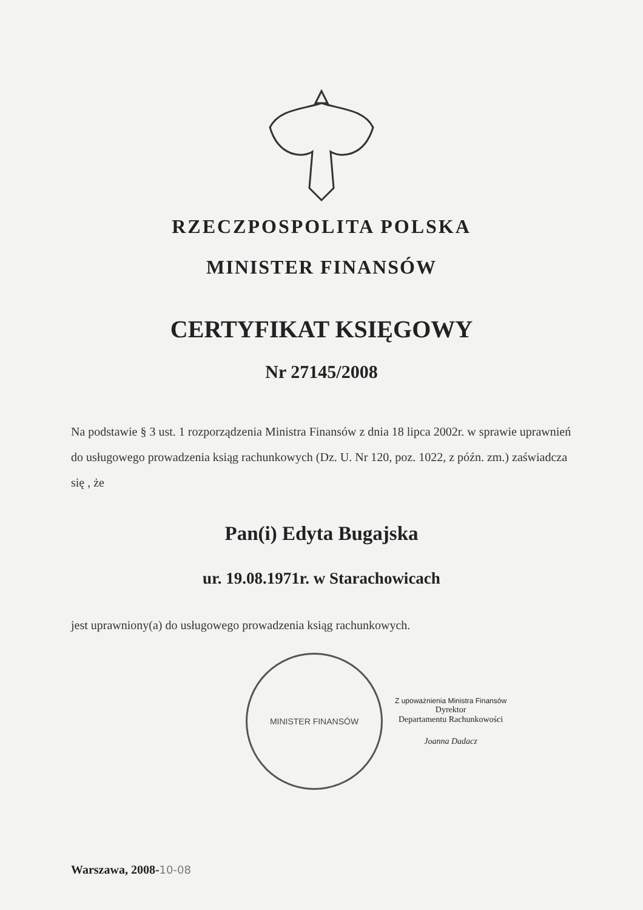RZECZPOSPOLITA POLSKA
MINISTER FINANSÓW
CERTYFIKAT KSIĘGOWY
Nr 27145/2008
Na podstawie § 3 ust. 1 rozporządzenia Ministra Finansów z dnia 18 lipca 2002r. w sprawie uprawnień do usługowego prowadzenia ksiąg rachunkowych (Dz. U. Nr 120, poz. 1022, z późn. zm.) zaświadcza się , że
Pan(i) Edyta Bugajska
ur. 19.08.1971r. w Starachowicach
jest uprawniony(a) do usługowego prowadzenia ksiąg rachunkowych.
MINISTER FINANSÓW
Z upoważnienia Ministra Finansów
Dyrektor
Departamentu Rachunkowości
Joanna Dadacz
Warszawa, 2008-10-08